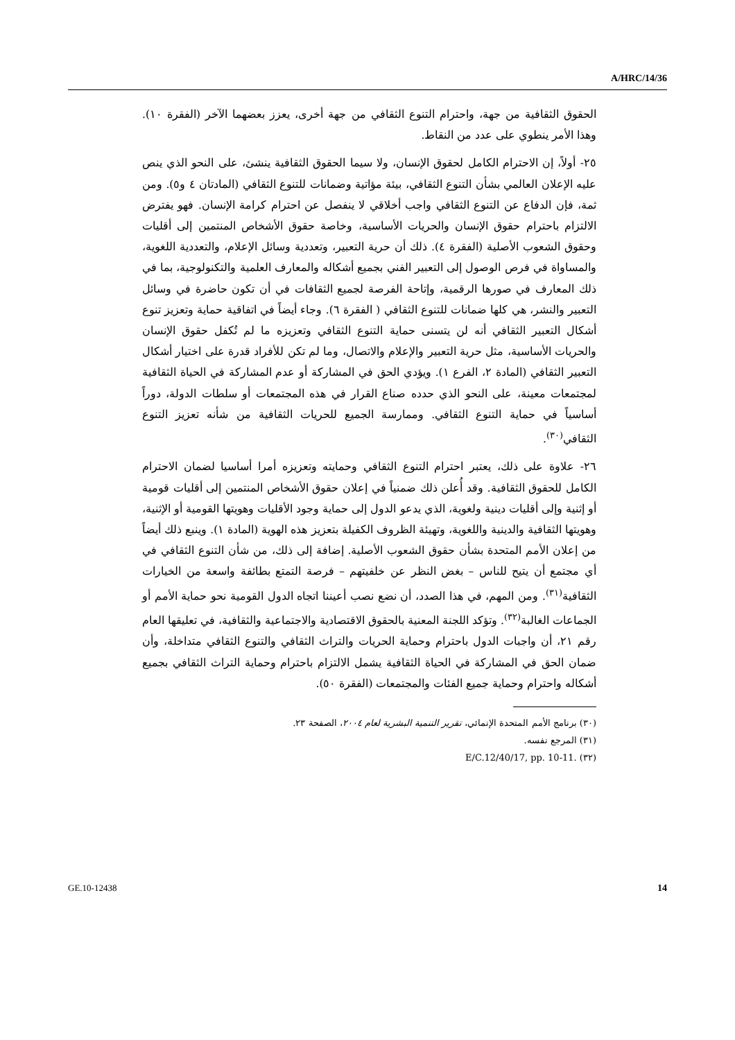A/HRC/14/36
الحقوق الثقافية من جهة، واحترام التنوع الثقافي من جهة أخرى، يعزز بعضهما الآخر (الفقرة ١٠). وهذا الأمر ينطوي على عدد من النقاط.
٢٥- أولاً، إن الاحترام الكامل لحقوق الإنسان، ولا سيما الحقوق الثقافية ينشئ، على النحو الذي ينص عليه الإعلان العالمي بشأن التنوع الثقافي، بيئة مؤاتية وضمانات للتنوع الثقافي (المادتان ٤ و٥). ومن ثمة، فإن الدفاع عن التنوع الثقافي واجب أخلاقي لا ينفصل عن احترام كرامة الإنسان. فهو يفترض الالتزام باحترام حقوق الإنسان والحريات الأساسية، وخاصة حقوق الأشخاص المنتمين إلى أقليات وحقوق الشعوب الأصلية (الفقرة ٤). ذلك أن حرية التعبير، وتعددية وسائل الإعلام، والتعددية اللغوية، والمساواة في فرص الوصول إلى التعبير الفني بجميع أشكاله والمعارف العلمية والتكنولوجية، بما في ذلك المعارف في صورها الرقمية، وإتاحة الفرصة لجميع الثقافات في أن تكون حاضرة في وسائل التعبير والنشر، هي كلها ضمانات للتنوع الثقافي ( الفقرة ٦). وجاء أيضاً في اتفاقية حماية وتعزيز تنوع أشكال التعبير الثقافي أنه لن يتسنى حماية التنوع الثقافي وتعزيزه ما لم تُكفل حقوق الإنسان والحريات الأساسية، مثل حرية التعبير والإعلام والاتصال، وما لم تكن للأفراد قدرة على اختيار أشكال التعبير الثقافي (المادة ٢، الفرع ١). ويؤدي الحق في المشاركة أو عدم المشاركة في الحياة الثقافية لمجتمعات معينة، على النحو الذي حدده صناع القرار في هذه المجتمعات أو سلطات الدولة، دوراً أساسياً في حماية التنوع الثقافي. وممارسة الجميع للحريات الثقافية من شأنه تعزيز التنوع الثقافي<sup>(٣٠)</sup>.
٢٦- علاوة على ذلك، يعتبر احترام التنوع الثقافي وحمايته وتعزيزه أمرا أساسيا لضمان الاحترام الكامل للحقوق الثقافية. وقد أُعلن ذلك ضمنياً في إعلان حقوق الأشخاص المنتمين إلى أقليات قومية أو إثنية وإلى أقليات دينية ولغوية، الذي يدعو الدول إلى حماية وجود الأقليات وهويتها القومية أو الإثنية، وهويتها الثقافية والدينية واللغوية، وتهيئة الظروف الكفيلة بتعزيز هذه الهوية (المادة ١). وينبع ذلك أيضاً من إعلان الأمم المتحدة بشأن حقوق الشعوب الأصلية. إضافة إلى ذلك، من شأن التنوع الثقافي في أي مجتمع أن يتيح للناس – بغض النظر عن خلفيتهم – فرصة التمتع بطائفة واسعة من الخيارات الثقافية<sup>(٣١)</sup>. ومن المهم، في هذا الصدد، أن نضع نصب أعيننا اتجاه الدول القومية نحو حماية الأمم أو الجماعات الغالبة<sup>(٣٢)</sup>. وتؤكد اللجنة المعنية بالحقوق الاقتصادية والاجتماعية والثقافية، في تعليقها العام رقم ٢١، أن واجبات الدول باحترام وحماية الحريات والتراث الثقافي والتنوع الثقافي متداخلة، وأن ضمان الحق في المشاركة في الحياة الثقافية يشمل الالتزام باحترام وحماية التراث الثقافي بجميع أشكاله واحترام وحماية جميع الفئات والمجتمعات (الفقرة ٥٠).
(٣٠) برنامج الأمم المتحدة الإنمائي، تقرير التنمية البشرية لعام ٢٠٠٤، الصفحة ٢٣.
(٣١) المرجع نفسه.
(٣٢) E/C.12/40/17, pp. 10-11.
14 GE.10-12438